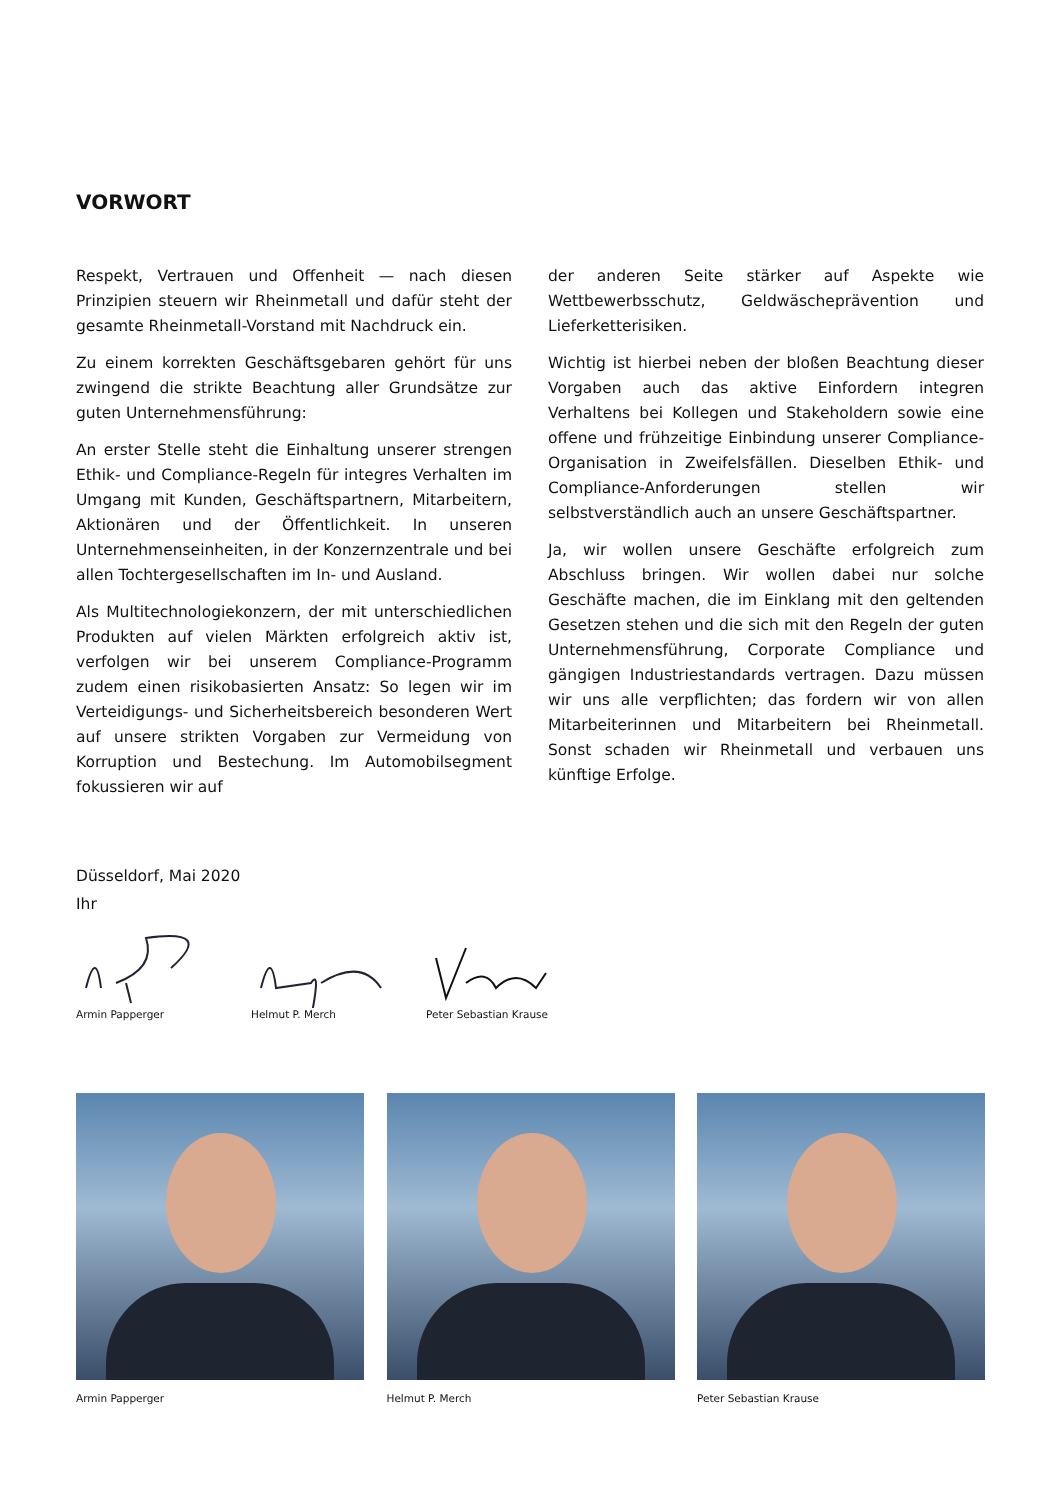VORWORT
Respekt, Vertrauen und Offenheit — nach diesen Prinzipien steuern wir Rheinmetall und dafür steht der gesamte Rheinmetall-Vorstand mit Nachdruck ein.
Zu einem korrekten Geschäftsgebaren gehört für uns zwingend die strikte Beachtung aller Grundsätze zur guten Unternehmensführung:
An erster Stelle steht die Einhaltung unserer strengen Ethik- und Compliance-Regeln für integres Verhalten im Umgang mit Kunden, Geschäftspartnern, Mitarbeitern, Aktionären und der Öffentlichkeit. In unseren Unternehmenseinheiten, in der Konzernzentrale und bei allen Tochtergesellschaften im In- und Ausland.
Als Multitechnologiekonzern, der mit unterschiedlichen Produkten auf vielen Märkten erfolgreich aktiv ist, verfolgen wir bei unserem Compliance-Programm zudem einen risikobasierten Ansatz: So legen wir im Verteidigungs- und Sicherheitsbereich besonderen Wert auf unsere strikten Vorgaben zur Vermeidung von Korruption und Bestechung. Im Automobilsegment fokussieren wir auf
der anderen Seite stärker auf Aspekte wie Wettbewerbsschutz, Geldwäscheprävention und Lieferketterisiken.
Wichtig ist hierbei neben der bloßen Beachtung dieser Vorgaben auch das aktive Einfordern integren Verhaltens bei Kollegen und Stakeholdern sowie eine offene und frühzeitige Einbindung unserer Compliance-Organisation in Zweifelsfällen. Dieselben Ethik- und Compliance-Anforderungen stellen wir selbstverständlich auch an unsere Geschäftspartner.
Ja, wir wollen unsere Geschäfte erfolgreich zum Abschluss bringen. Wir wollen dabei nur solche Geschäfte machen, die im Einklang mit den geltenden Gesetzen stehen und die sich mit den Regeln der guten Unternehmensführung, Corporate Compliance und gängigen Industriestandards vertragen. Dazu müssen wir uns alle verpflichten; das fordern wir von allen Mitarbeiterinnen und Mitarbeitern bei Rheinmetall. Sonst schaden wir Rheinmetall und verbauen uns künftige Erfolge.
Düsseldorf, Mai 2020
Ihr
Armin Papperger Helmut P. Merch Peter Sebastian Krause
Armin Papperger Helmut P. Merch Peter Sebastian Krause